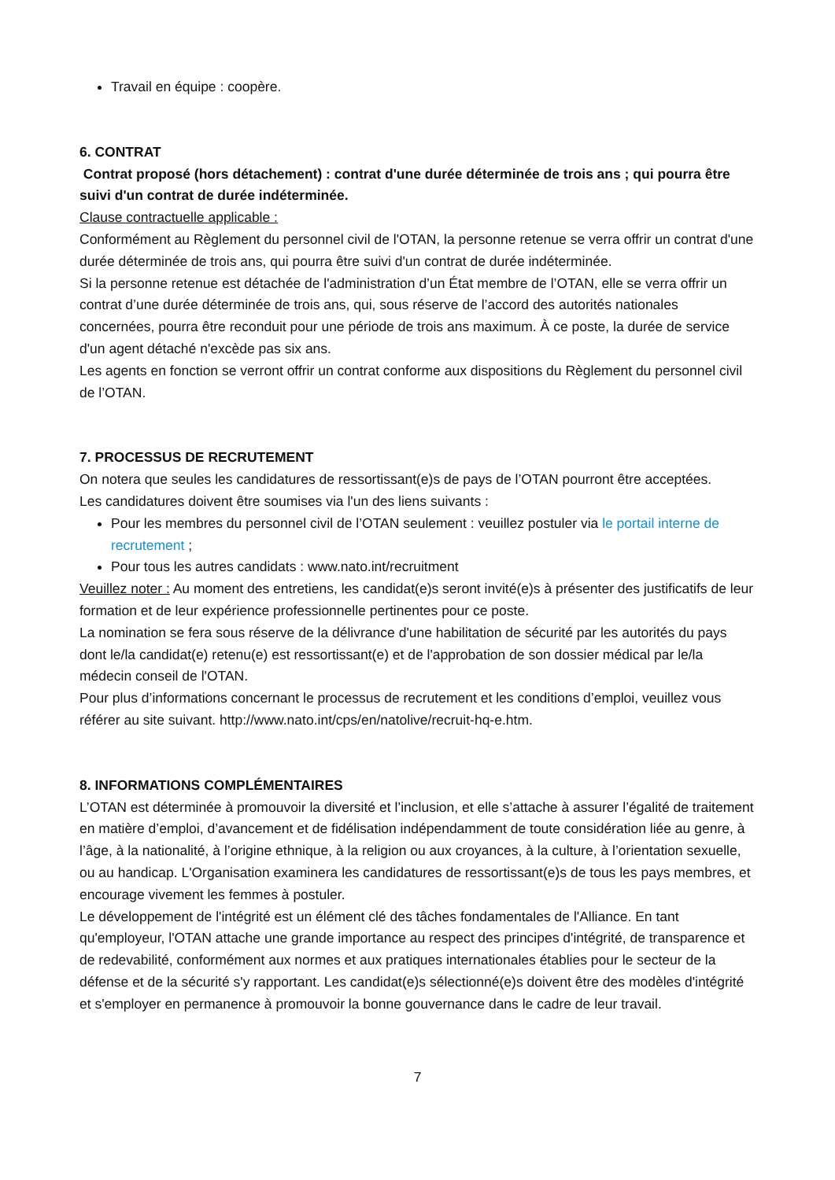Travail en équipe : coopère.
6. CONTRAT
Contrat proposé (hors détachement) : contrat d'une durée déterminée de trois ans ; qui pourra être suivi d'un contrat de durée indéterminée.
Clause contractuelle applicable :
Conformément au Règlement du personnel civil de l'OTAN, la personne retenue se verra offrir un contrat d'une durée déterminée de trois ans, qui pourra être suivi d'un contrat de durée indéterminée.
Si la personne retenue est détachée de l'administration d’un État membre de l’OTAN, elle se verra offrir un contrat d’une durée déterminée de trois ans, qui, sous réserve de l’accord des autorités nationales concernées, pourra être reconduit pour une période de trois ans maximum. À ce poste, la durée de service d'un agent détaché n'excède pas six ans.
Les agents en fonction se verront offrir un contrat conforme aux dispositions du Règlement du personnel civil de l’OTAN.
7. PROCESSUS DE RECRUTEMENT
On notera que seules les candidatures de ressortissant(e)s de pays de l’OTAN pourront être acceptées.
Les candidatures doivent être soumises via l'un des liens suivants :
Pour les membres du personnel civil de l’OTAN seulement : veuillez postuler via le portail interne de recrutement ;
Pour tous les autres candidats : www.nato.int/recruitment
Veuillez noter : Au moment des entretiens, les candidat(e)s seront invité(e)s à présenter des justificatifs de leur formation et de leur expérience professionnelle pertinentes pour ce poste.
La nomination se fera sous réserve de la délivrance d'une habilitation de sécurité par les autorités du pays dont le/la candidat(e) retenu(e) est ressortissant(e) et de l'approbation de son dossier médical par le/la médecin conseil de l'OTAN.
Pour plus d’informations concernant le processus de recrutement et les conditions d’emploi, veuillez vous référer au site suivant. http://www.nato.int/cps/en/natolive/recruit-hq-e.htm.
8. INFORMATIONS COMPLÉMENTAIRES
L’OTAN est déterminée à promouvoir la diversité et l’inclusion, et elle s’attache à assurer l’égalité de traitement en matière d’emploi, d’avancement et de fidélisation indépendamment de toute considération liée au genre, à l’âge, à la nationalité, à l’origine ethnique, à la religion ou aux croyances, à la culture, à l’orientation sexuelle, ou au handicap. L'Organisation examinera les candidatures de ressortissant(e)s de tous les pays membres, et encourage vivement les femmes à postuler.
Le développement de l'intégrité est un élément clé des tâches fondamentales de l'Alliance. En tant qu'employeur, l'OTAN attache une grande importance au respect des principes d'intégrité, de transparence et de redevabilité, conformément aux normes et aux pratiques internationales établies pour le secteur de la défense et de la sécurité s'y rapportant. Les candidat(e)s sélectionné(e)s doivent être des modèles d'intégrité et s'employer en permanence à promouvoir la bonne gouvernance dans le cadre de leur travail.
7